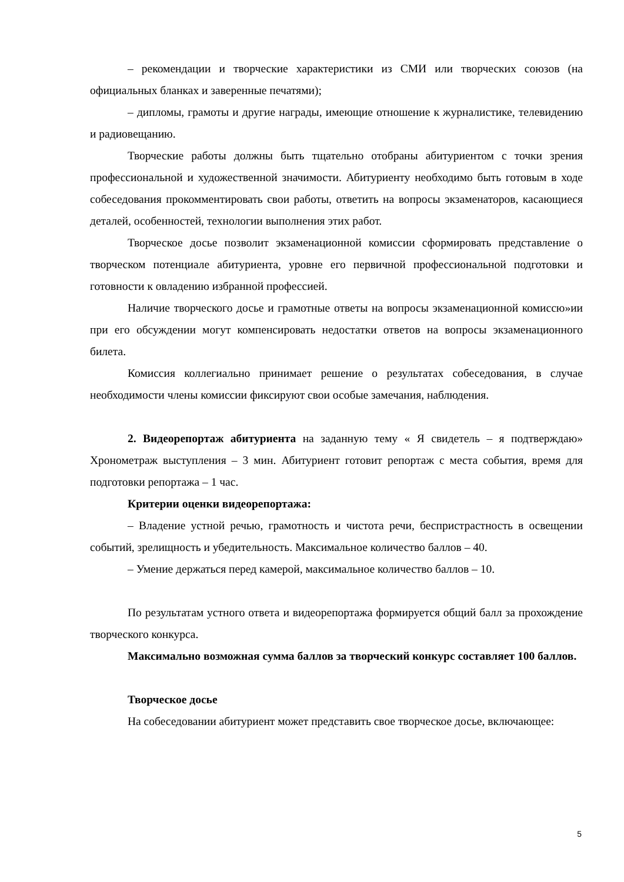– рекомендации и творческие характеристики из СМИ или творческих союзов (на официальных бланках и заверенные печатями);
– дипломы, грамоты и другие награды, имеющие отношение к журналистике, телевидению и радиовещанию.
Творческие работы должны быть тщательно отобраны абитуриентом с точки зрения профессиональной и художественной значимости. Абитуриенту необходимо быть готовым в ходе собеседования прокомментировать свои работы, ответить на вопросы экзаменаторов, касающиеся деталей, особенностей, технологии выполнения этих работ.
Творческое досье позволит экзаменационной комиссии сформировать представление о творческом потенциале абитуриента, уровне его первичной профессиональной подготовки и готовности к овладению избранной профессией.
Наличие творческого досье и грамотные ответы на вопросы экзаменационной комиссю»ии при его обсуждении могут компенсировать недостатки ответов на вопросы экзаменационного билета.
Комиссия коллегиально принимает решение о результатах собеседования, в случае необходимости члены комиссии фиксируют свои особые замечания, наблюдения.
2. Видеорепортаж абитуриента на заданную тему « Я свидетель – я подтверждаю» Хронометраж выступления – 3 мин. Абитуриент готовит репортаж с места события, время для подготовки репортажа – 1 час.
Критерии оценки видеорепортажа:
– Владение устной речью, грамотность и чистота речи, беспристрастность в освещении событий, зрелищность и убедительность. Максимальное количество баллов – 40.
– Умение держаться перед камерой, максимальное количество баллов – 10.
По результатам устного ответа и видеорепортажа формируется общий балл за прохождение творческого конкурса.
Максимально возможная сумма баллов за творческий конкурс составляет 100 баллов.
Творческое досье
На собеседовании абитуриент может представить свое творческое досье, включающее:
5